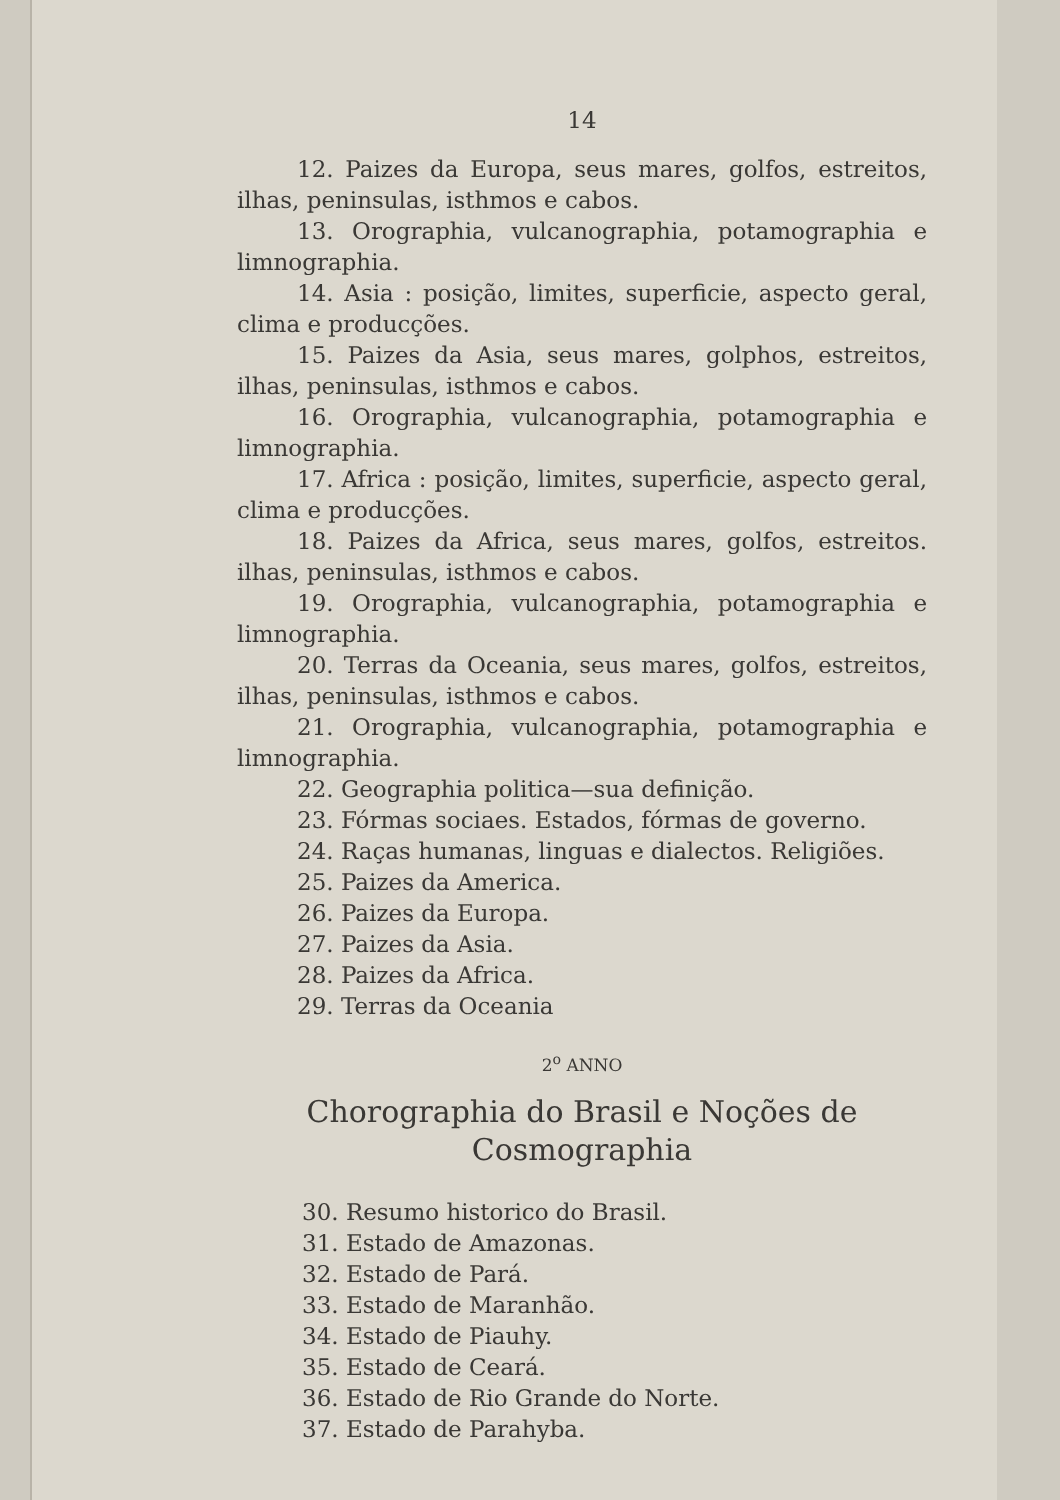14
12. Paizes da Europa, seus mares, golfos, estreitos, ilhas, peninsulas, isthmos e cabos.
13. Orographia, vulcanographia, potamographia e limnographia.
14. Asia : posição, limites, superficie, aspecto geral, clima e producções.
15. Paizes da Asia, seus mares, golphos, estreitos, ilhas, peninsulas, isthmos e cabos.
16. Orographia, vulcanographia, potamographia e limnographia.
17. Africa : posição, limites, superficie, aspecto geral, clima e producções.
18. Paizes da Africa, seus mares, golfos, estreitos. ilhas, peninsulas, isthmos e cabos.
19. Orographia, vulcanographia, potamographia e limnographia.
20. Terras da Oceania, seus mares, golfos, estreitos, ilhas, peninsulas, isthmos e cabos.
21. Orographia, vulcanographia, potamographia e limnographia.
22. Geographia politica—sua definição.
23. Fórmas sociaes. Estados, fórmas de governo.
24. Raças humanas, linguas e dialectos. Religiões.
25. Paizes da America.
26. Paizes da Europa.
27. Paizes da Asia.
28. Paizes da Africa.
29. Terras da Oceania
2<sup>o</sup> ANNO
Chorographia do Brasil e Noções de Cosmographia
30. Resumo historico do Brasil.
31. Estado de Amazonas.
32. Estado de Pará.
33. Estado de Maranhão.
34. Estado de Piauhy.
35. Estado de Ceará.
36. Estado de Rio Grande do Norte.
37. Estado de Parahyba.